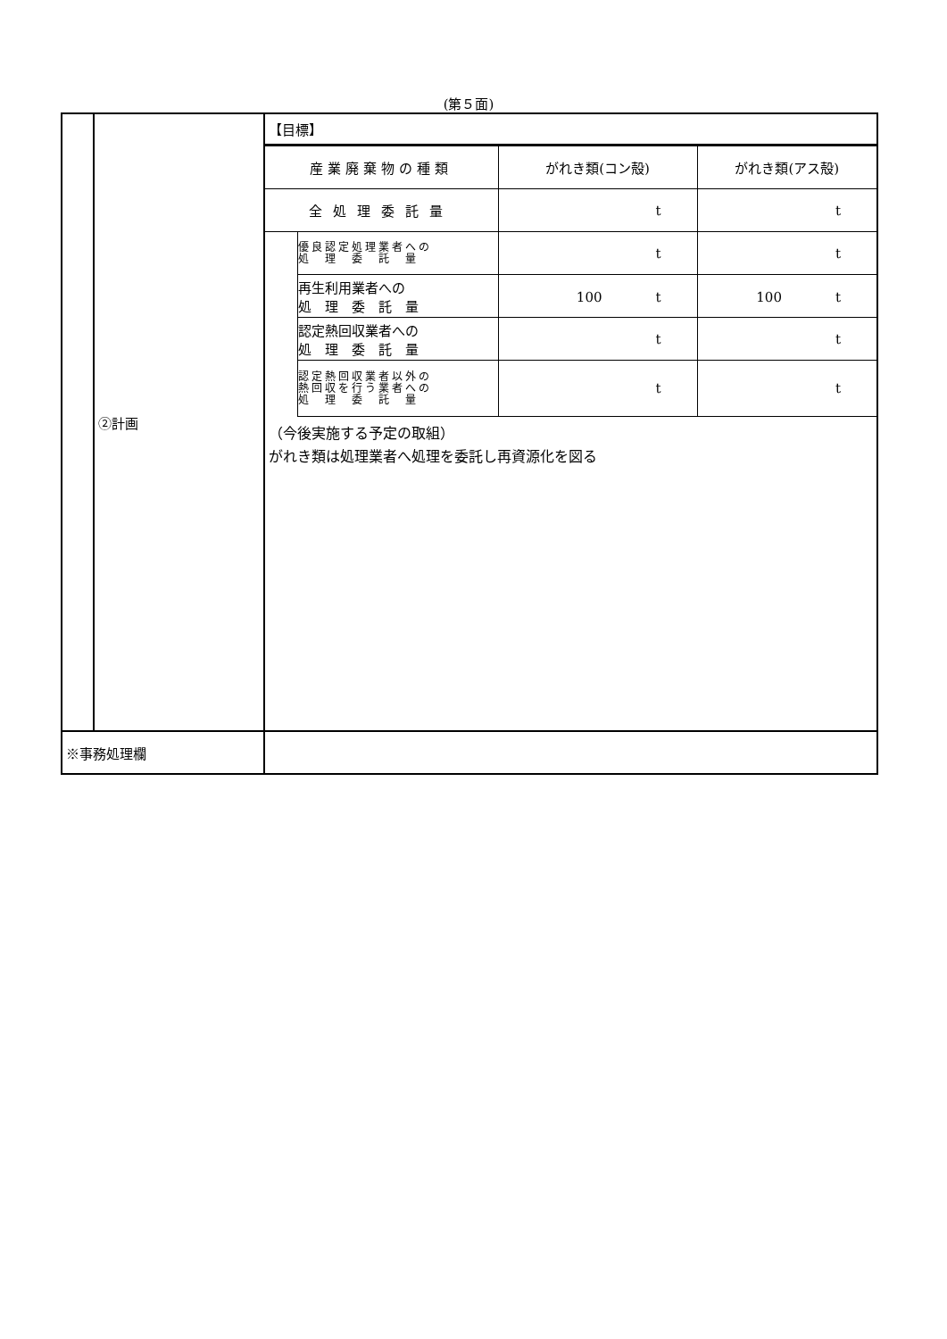(第５面)
| | ②計画 | 【目標】 / 産業廃棄物の種類 / / がれき類(コン殻) / がれき類(アス殻) / / 全処理委託量 / / t / t / / / 優良認定処理業者への 処 理 委 託 量 / t / t / / / 再生利用業者への 処 理 委 託 量 / 100 t / 100 t / / / 認定熱回収業者への 処 理 委 託 量 / t / t / / / 認定熱回収業者以外の 熱回収を行う業者への 処 理 委 託 量 / t / t / （今後実施する予定の取組） がれき類は処理業者へ処理を委託し再資源化を図る |
| ※事務処理欄 | | |